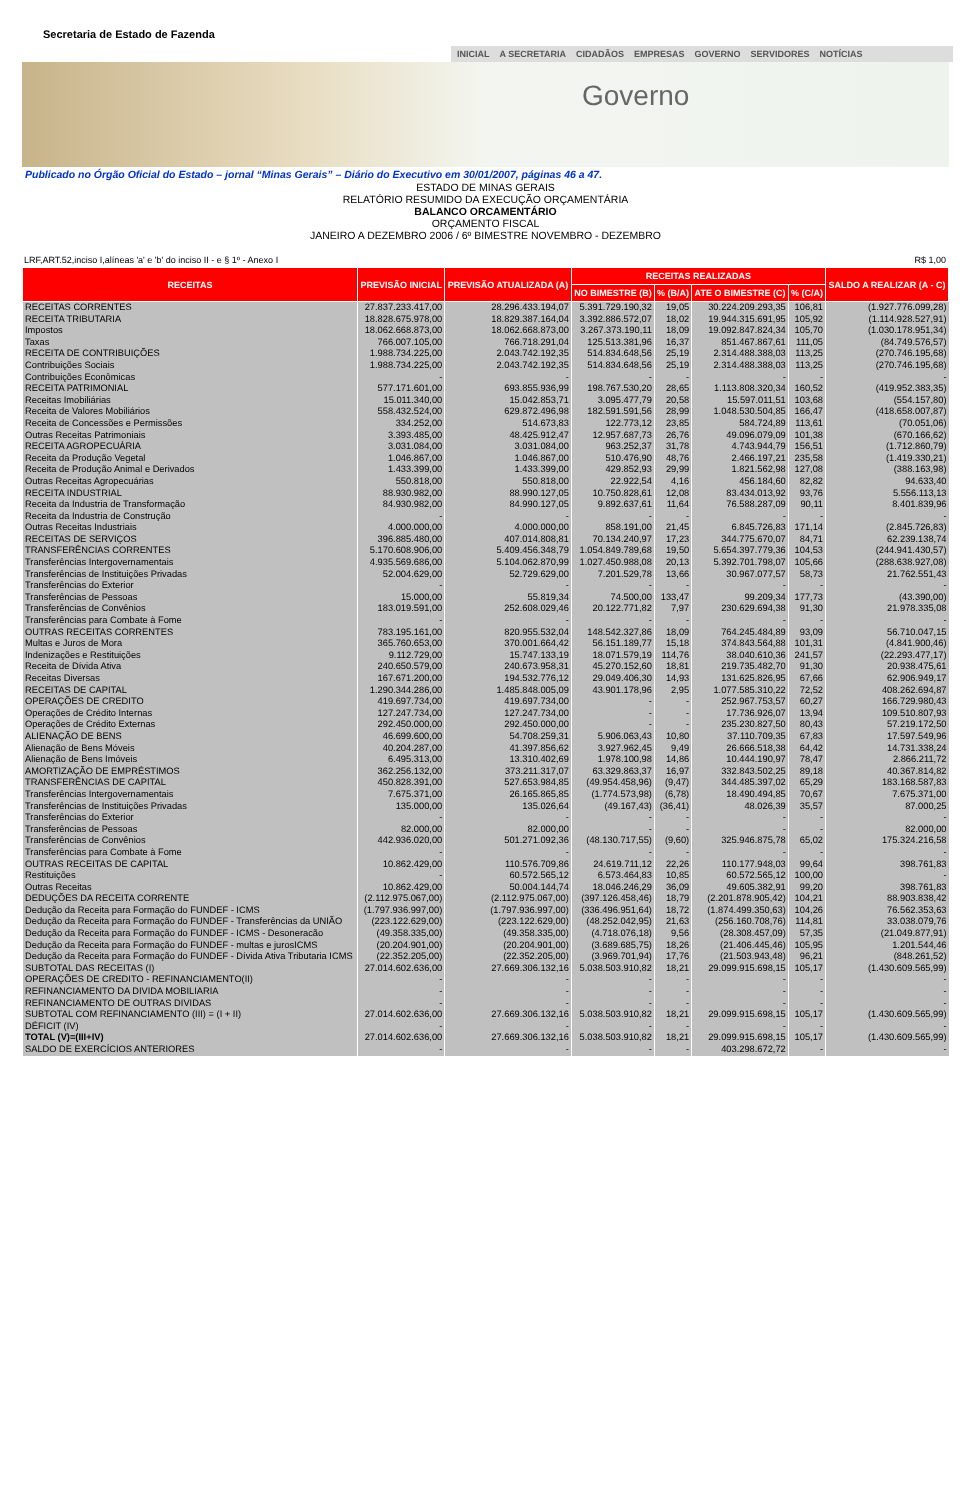Secretaria de Estado de Fazenda
INICIAL A SECRETARIA CIDADÃOS EMPRESAS GOVERNO SERVIDORES NOTÍCIAS
Governo
Publicado no Órgão Oficial do Estado – jornal “Minas Gerais” – Diário do Executivo em 30/01/2007, páginas 46 a 47.
ESTADO DE MINAS GERAIS
RELATÓRIO RESUMIDO DA EXECUÇÃO ORÇAMENTÁRIA
BALANCO ORCAMENTÁRIO
ORÇAMENTO FISCAL
JANEIRO A DEZEMBRO 2006 / 6º BIMESTRE NOVEMBRO - DEZEMBRO
LRF,ART.52,inciso I,alíneas 'a' e 'b' do inciso II - e § 1º - Anexo I R$ 1,00
| RECEITAS | PREVISÃO INICIAL | PREVISÃO ATUALIZADA (A) | RECEITAS REALIZADAS | | | | SALDO A REALIZAR (A - C) |
| --- | --- | --- | --- | --- | --- | --- | --- |
| | | | NO BIMESTRE (B) | % (B/A) | ATE O BIMESTRE (C) | % (C/A) | |
| RECEITAS CORRENTES | 27.837.233.417,00 | 28.296.433.194,07 | 5.391.729.190,32 | 19,05 | 30.224.209.293,35 | 106,81 | (1.927.776.099,28) |
| RECEITA TRIBUTARIA | 18.828.675.978,00 | 18.829.387.164,04 | 3.392.886.572,07 | 18,02 | 19.944.315.691,95 | 105,92 | (1.114.928.527,91) |
| Impostos | 18.062.668.873,00 | 18.062.668.873,00 | 3.267.373.190,11 | 18,09 | 19.092.847.824,34 | 105,70 | (1.030.178.951,34) |
| Taxas | 766.007.105,00 | 766.718.291,04 | 125.513.381,96 | 16,37 | 851.467.867,61 | 111,05 | (84.749.576,57) |
| RECEITA DE CONTRIBUIÇÕES | 1.988.734.225,00 | 2.043.742.192,35 | 514.834.648,56 | 25,19 | 2.314.488.388,03 | 113,25 | (270.746.195,68) |
| Contribuições Sociais | 1.988.734.225,00 | 2.043.742.192,35 | 514.834.648,56 | 25,19 | 2.314.488.388,03 | 113,25 | (270.746.195,68) |
| Contribuições Econômicas | - | - | - | - | - | - | - |
| RECEITA PATRIMONIAL | 577.171.601,00 | 693.855.936,99 | 198.767.530,20 | 28,65 | 1.113.808.320,34 | 160,52 | (419.952.383,35) |
| Receitas Imobiliárias | 15.011.340,00 | 15.042.853,71 | 3.095.477,79 | 20,58 | 15.597.011,51 | 103,68 | (554.157,80) |
| Receita de Valores Mobiliários | 558.432.524,00 | 629.872.496,98 | 182.591.591,56 | 28,99 | 1.048.530.504,85 | 166,47 | (418.658.007,87) |
| Receita de Concessões e Permissões | 334.252,00 | 514.673,83 | 122.773,12 | 23,85 | 584.724,89 | 113,61 | (70.051,06) |
| Outras Receitas Patrimoniais | 3.393.485,00 | 48.425.912,47 | 12.957.687,73 | 26,76 | 49.096.079,09 | 101,38 | (670.166,62) |
| RECEITA AGROPECUÁRIA | 3.031.084,00 | 3.031.084,00 | 963.252,37 | 31,78 | 4.743.944,79 | 156,51 | (1.712.860,79) |
| Receita da Produção Vegetal | 1.046.867,00 | 1.046.867,00 | 510.476,90 | 48,76 | 2.466.197,21 | 235,58 | (1.419.330,21) |
| Receita de Produção Animal e Derivados | 1.433.399,00 | 1.433.399,00 | 429.852,93 | 29,99 | 1.821.562,98 | 127,08 | (388.163,98) |
| Outras Receitas Agropecuárias | 550.818,00 | 550.818,00 | 22.922,54 | 4,16 | 456.184,60 | 82,82 | 94.633,40 |
| RECEITA INDUSTRIAL | 88.930.982,00 | 88.990.127,05 | 10.750.828,61 | 12,08 | 83.434.013,92 | 93,76 | 5.556.113,13 |
| Receita da Industria de Transformação | 84.930.982,00 | 84.990.127,05 | 9.892.637,61 | 11,64 | 76.588.287,09 | 90,11 | 8.401.839,96 |
| Receita da Industria de Construção | - | - | - | - | - | - | - |
| Outras Receitas Industriais | 4.000.000,00 | 4.000.000,00 | 858.191,00 | 21,45 | 6.845.726,83 | 171,14 | (2.845.726,83) |
| RECEITAS DE SERVIÇOS | 396.885.480,00 | 407.014.808,81 | 70.134.240,97 | 17,23 | 344.775.670,07 | 84,71 | 62.239.138,74 |
| TRANSFERÊNCIAS CORRENTES | 5.170.608.906,00 | 5.409.456.348,79 | 1.054.849.789,68 | 19,50 | 5.654.397.779,36 | 104,53 | (244.941.430,57) |
| Transferências Intergovernamentais | 4.935.569.686,00 | 5.104.062.870,99 | 1.027.450.988,08 | 20,13 | 5.392.701.798,07 | 105,66 | (288.638.927,08) |
| Transferências de Instituições Privadas | 52.004.629,00 | 52.729.629,00 | 7.201.529,78 | 13,66 | 30.967.077,57 | 58,73 | 21.762.551,43 |
| Transferências do Exterior | - | - | - | - | - | - | - |
| Transferências de Pessoas | 15.000,00 | 55.819,34 | 74.500,00 | 133,47 | 99.209,34 | 177,73 | (43.390,00) |
| Transferências de Convênios | 183.019.591,00 | 252.608.029,46 | 20.122.771,82 | 7,97 | 230.629.694,38 | 91,30 | 21.978.335,08 |
| Transferências para Combate à Fome | - | - | - | - | - | - | - |
| OUTRAS RECEITAS CORRENTES | 783.195.161,00 | 820.955.532,04 | 148.542.327,86 | 18,09 | 764.245.484,89 | 93,09 | 56.710.047,15 |
| Multas e Juros de Mora | 365.760.653,00 | 370.001.664,42 | 56.151.189,77 | 15,18 | 374.843.564,88 | 101,31 | (4.841.900,46) |
| Indenizações e Restituições | 9.112.729,00 | 15.747.133,19 | 18.071.579,19 | 114,76 | 38.040.610,36 | 241,57 | (22.293.477,17) |
| Receita de Dívida Ativa | 240.650.579,00 | 240.673.958,31 | 45.270.152,60 | 18,81 | 219.735.482,70 | 91,30 | 20.938.475,61 |
| Receitas Diversas | 167.671.200,00 | 194.532.776,12 | 29.049.406,30 | 14,93 | 131.625.826,95 | 67,66 | 62.906.949,17 |
| RECEITAS DE CAPITAL | 1.290.344.286,00 | 1.485.848.005,09 | 43.901.178,96 | 2,95 | 1.077.585.310,22 | 72,52 | 408.262.694,87 |
| OPERAÇÕES DE CREDITO | 419.697.734,00 | 419.697.734,00 | - | - | 252.967.753,57 | 60,27 | 166.729.980,43 |
| Operações de Crédito Internas | 127.247.734,00 | 127.247.734,00 | - | - | 17.736.926,07 | 13,94 | 109.510.807,93 |
| Operações de Crédito Externas | 292.450.000,00 | 292.450.000,00 | - | - | 235.230.827,50 | 80,43 | 57.219.172,50 |
| ALIENAÇÃO DE BENS | 46.699.600,00 | 54.708.259,31 | 5.906.063,43 | 10,80 | 37.110.709,35 | 67,83 | 17.597.549,96 |
| Alienação de Bens Móveis | 40.204.287,00 | 41.397.856,62 | 3.927.962,45 | 9,49 | 26.666.518,38 | 64,42 | 14.731.338,24 |
| Alienação de Bens Imóveis | 6.495.313,00 | 13.310.402,69 | 1.978.100,98 | 14,86 | 10.444.190,97 | 78,47 | 2.866.211,72 |
| AMORTIZAÇÃO DE EMPRÉSTIMOS | 362.256.132,00 | 373.211.317,07 | 63.329.863,37 | 16,97 | 332.843.502,25 | 89,18 | 40.367.814,82 |
| TRANSFERÊNCIAS DE CAPITAL | 450.828.391,00 | 527.653.984,85 | (49.954.458,96) | (9,47) | 344.485.397,02 | 65,29 | 183.168.587,83 |
| Transferências Intergovernamentais | 7.675.371,00 | 26.165.865,85 | (1.774.573,98) | (6,78) | 18.490.494,85 | 70,67 | 7.675.371,00 |
| Transferências de Instituições Privadas | 135.000,00 | 135.026,64 | (49.167,43) | (36,41) | 48.026,39 | 35,57 | 87.000,25 |
| Transferências do Exterior | - | - | - | - | - | - | - |
| Transferências de Pessoas | 82.000,00 | 82.000,00 | - | - | - | - | 82.000,00 |
| Transferências de Convênios | 442.936.020,00 | 501.271.092,36 | (48.130.717,55) | (9,60) | 325.946.875,78 | 65,02 | 175.324.216,58 |
| Transferências para Combate à Fome | - | - | - | - | - | - | - |
| OUTRAS RECEITAS DE CAPITAL | 10.862.429,00 | 110.576.709,86 | 24.619.711,12 | 22,26 | 110.177.948,03 | 99,64 | 398.761,83 |
| Restituições | - | 60.572.565,12 | 6.573.464,83 | 10,85 | 60.572.565,12 | 100,00 | - |
| Outras Receitas | 10.862.429,00 | 50.004.144,74 | 18.046.246,29 | 36,09 | 49.605.382,91 | 99,20 | 398.761,83 |
| DEDUÇÕES DA RECEITA CORRENTE | (2.112.975.067,00) | (2.112.975.067,00) | (397.126.458,46) | 18,79 | (2.201.878.905,42) | 104,21 | 88.903.838,42 |
| Dedução da Receita para Formação do FUNDEF - ICMS | (1.797.936.997,00) | (1.797.936.997,00) | (336.496.951,64) | 18,72 | (1.874.499.350,63) | 104,26 | 76.562.353,63 |
| Dedução da Receita para Formação do FUNDEF - Transferências da UNIÃO | (223.122.629,00) | (223.122.629,00) | (48.252.042,95) | 21,63 | (256.160.708,76) | 114,81 | 33.038.079,76 |
| Dedução da Receita para Formação do FUNDEF - ICMS - Desoneracão | (49.358.335,00) | (49.358.335,00) | (4.718.076,18) | 9,56 | (28.308.457,09) | 57,35 | (21.049.877,91) |
| Dedução da Receita para Formação do FUNDEF - multas e jurosICMS | (20.204.901,00) | (20.204.901,00) | (3.689.685,75) | 18,26 | (21.406.445,46) | 105,95 | 1.201.544,46 |
| Dedução da Receita para Formação do FUNDEF - Dívida Ativa Tributaria ICMS | (22.352.205,00) | (22.352.205,00) | (3.969.701,94) | 17,76 | (21.503.943,48) | 96,21 | (848.261,52) |
| SUBTOTAL DAS RECEITAS (I) | 27.014.602.636,00 | 27.669.306.132,16 | 5.038.503.910,82 | 18,21 | 29.099.915.698,15 | 105,17 | (1.430.609.565,99) |
| OPERAÇÕES DE CREDITO - REFINANCIAMENTO(II) | - | - | - | - | - | - | - |
| REFINANCIAMENTO DA DIVIDA MOBILIARIA | - | - | - | - | - | - | - |
| REFINANCIAMENTO DE OUTRAS DIVIDAS | - | - | - | - | - | - | - |
| SUBTOTAL COM REFINANCIAMENTO (III) = (I + II) | 27.014.602.636,00 | 27.669.306.132,16 | 5.038.503.910,82 | 18,21 | 29.099.915.698,15 | 105,17 | (1.430.609.565,99) |
| DÉFICIT (IV) | - | - | - | - | - | - | - |
| TOTAL (V)=(III+IV) | 27.014.602.636,00 | 27.669.306.132,16 | 5.038.503.910,82 | 18,21 | 29.099.915.698,15 | 105,17 | (1.430.609.565,99) |
| SALDO DE EXERCÍCIOS ANTERIORES | - | - | - | - | 403.298.672,72 | - | - |